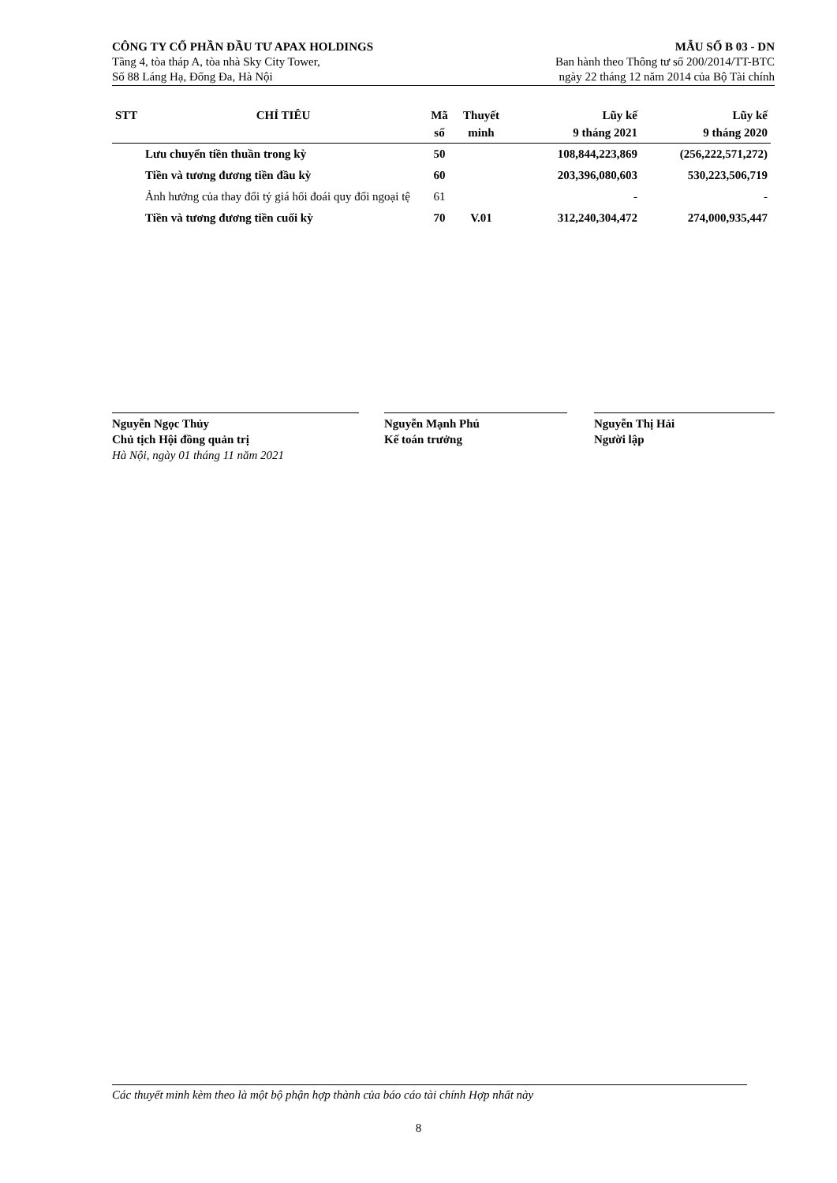CÔNG TY CỔ PHẦN ĐẦU TƯ APAX HOLDINGS
Tầng 4, tòa tháp A, tòa nhà Sky City Tower,
Số 88 Láng Hạ, Đống Đa, Hà Nội
MẪU SỐ B 03 - DN
Ban hành theo Thông tư số 200/2014/TT-BTC
ngày 22 tháng 12 năm 2014 của Bộ Tài chính
| STT | CHỈ TIÊU | Mã số | Thuyết minh | Lũy kế 9 tháng 2021 | Lũy kế 9 tháng 2020 |
| --- | --- | --- | --- | --- | --- |
| | Lưu chuyển tiền thuần trong kỳ | 50 | | 108,844,223,869 | (256,222,571,272) |
| | Tiền và tương đương tiền đầu kỳ | 60 | | 203,396,080,603 | 530,223,506,719 |
| | Ảnh hưởng của thay đổi tỷ giá hối đoái quy đổi ngoại tệ | 61 | | - | - |
| | Tiền và tương đương tiền cuối kỳ | 70 | V.01 | 312,240,304,472 | 274,000,935,447 |
Nguyễn Ngọc Thủy
Chủ tịch Hội đồng quản trị
Hà Nội, ngày 01 tháng 11 năm 2021
Nguyễn Mạnh Phú
Kế toán trưởng
Nguyễn Thị Hải
Người lập
Các thuyết minh kèm theo là một bộ phận hợp thành của báo cáo tài chính Hợp nhất này
8